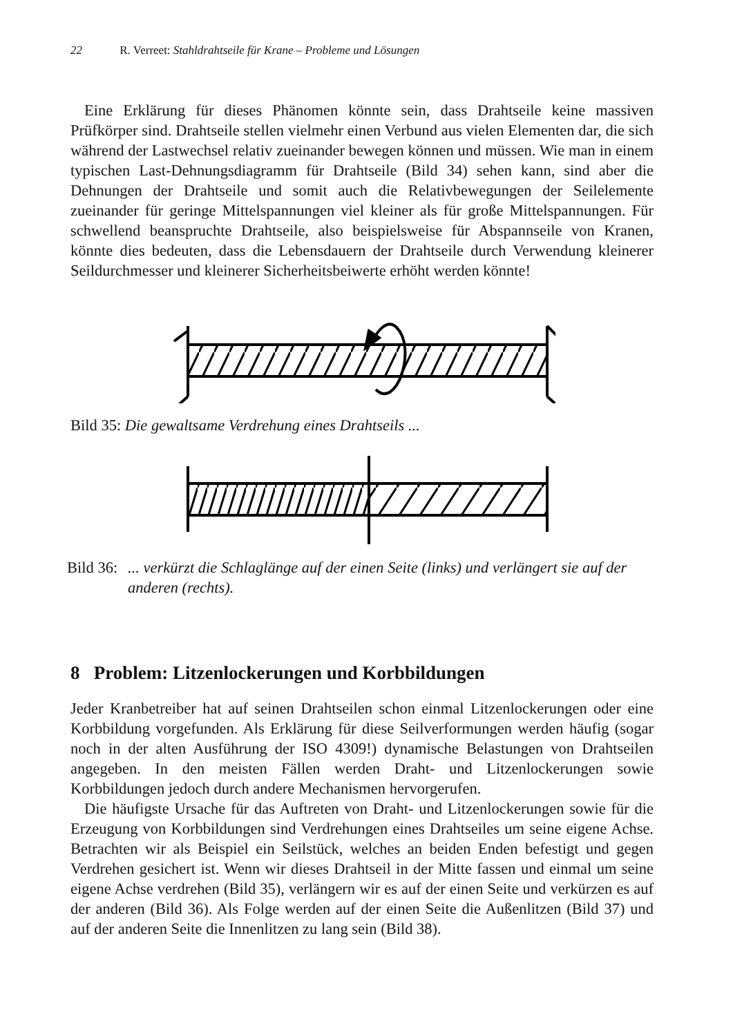22 R. Verreet: Stahldrahtseile für Krane – Probleme und Lösungen
Eine Erklärung für dieses Phänomen könnte sein, dass Drahtseile keine massiven Prüfkörper sind. Drahtseile stellen vielmehr einen Verbund aus vielen Elementen dar, die sich während der Lastwechsel relativ zueinander bewegen können und müssen. Wie man in einem typischen Last-Dehnungsdiagramm für Drahtseile (Bild 34) sehen kann, sind aber die Dehnungen der Drahtseile und somit auch die Relativbewegungen der Seilelemente zueinander für geringe Mittelspannungen viel kleiner als für große Mittelspannungen. Für schwellend beanspruchte Drahtseile, also beispielsweise für Abspannseile von Kranen, könnte dies bedeuten, dass die Lebensdauern der Drahtseile durch Verwendung kleinerer Seildurchmesser und kleinerer Sicherheitsbeiwerte erhöht werden könnte!
Bild 35: Die gewaltsame Verdrehung eines Drahtseils ...
Bild 36:... verkürzt die Schlaglänge auf der einen Seite (links) und verlängert sie auf der anderen (rechts).
8 Problem: Litzenlockerungen und Korbbildungen
Jeder Kranbetreiber hat auf seinen Drahtseilen schon einmal Litzenlockerungen oder eine Korbbildung vorgefunden. Als Erklärung für diese Seilverformungen werden häufig (sogar noch in der alten Ausführung der ISO 4309!) dynamische Belastungen von Drahtseilen angegeben. In den meisten Fällen werden Draht- und Litzenlockerungen sowie Korbbildungen jedoch durch andere Mechanismen hervorgerufen.
Die häufigste Ursache für das Auftreten von Draht- und Litzenlockerungen sowie für die Erzeugung von Korbbildungen sind Verdrehungen eines Drahtseiles um seine eigene Achse. Betrachten wir als Beispiel ein Seilstück, welches an beiden Enden befestigt und gegen Verdrehen gesichert ist. Wenn wir dieses Drahtseil in der Mitte fassen und einmal um seine eigene Achse verdrehen (Bild 35), verlängern wir es auf der einen Seite und verkürzen es auf der anderen (Bild 36). Als Folge werden auf der einen Seite die Außenlitzen (Bild 37) und auf der anderen Seite die Innenlitzen zu lang sein (Bild 38).